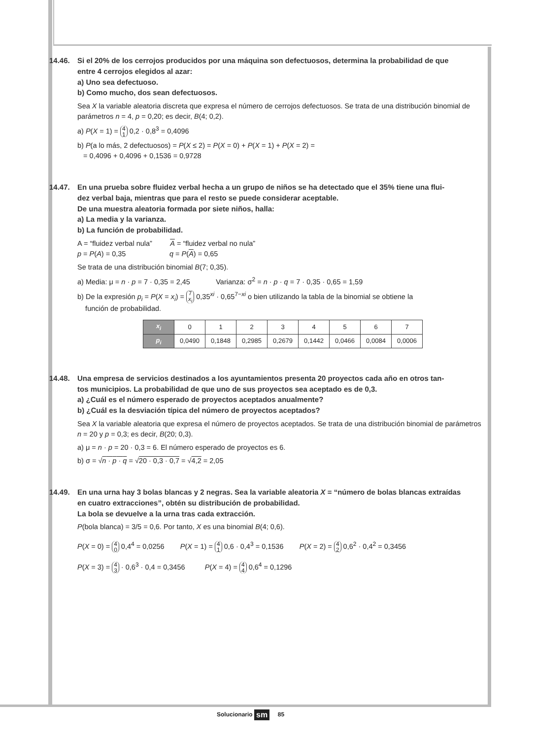14.46. Si el 20% de los cerrojos producidos por una máquina son defectuosos, determina la probabilidad de que
entre 4 cerrojos elegidos al azar:
a) Uno sea defectuoso.
b) Como mucho, dos sean defectuosos.
Sea X la variable aleatoria discreta que expresa el número de cerrojos defectuosos. Se trata de una distribución binomial de parámetros n = 4, p = 0,20; es decir, B(4; 0,2).
a) P(X = 1) = 4
1 0,2 · 0,8<sup>3</sup> = 0,4096
b) P(a lo más, 2 defectuosos) = P(X ≤ 2) = P(X = 0) + P(X = 1) + P(X = 2) =
= 0,4096 + 0,4096 + 0,1536 = 0,9728
14.47. En una prueba sobre fluidez verbal hecha a un grupo de niños se ha detectado que el 35% tiene una flui-
dez verbal baja, mientras que para el resto se puede considerar aceptable.
De una muestra aleatoria formada por siete niños, halla:
a) La media y la varianza.
b) La función de probabilidad.
A = “fluidez verbal nula” A = “fluidez verbal no nula”
p = P(A) = 0,35 q = P(A) = 0,65
Se trata de una distribución binomial B(7; 0,35).
a) Media: μ = n · p = 7 · 0,35 = 2,45 Varianza: σ<sup>2</sup> = n · p · q = 7 · 0,35 · 0,65 = 1,59
b) De la expresión p<sub>i</sub> = P(X = x<sub>i</sub>) = 7
x<sub>i</sub> 0,35<sup>xi</sup> · 0,65<sup>7−xi</sup> o bien utilizando la tabla de la binomial se obtiene la
función de probabilidad.
| x<sub>i</sub> | 0 | 1 | 2 | 3 | 4 | 5 | 6 | 7 |
| p<sub>i</sub> | 0,0490 | 0,1848 | 0,2985 | 0,2679 | 0,1442 | 0,0466 | 0,0084 | 0,0006 |
14.48. Una empresa de servicios destinados a los ayuntamientos presenta 20 proyectos cada año en otros tan-
tos municipios. La probabilidad de que uno de sus proyectos sea aceptado es de 0,3.
a) ¿Cuál es el número esperado de proyectos aceptados anualmente?
b) ¿Cuál es la desviación típica del número de proyectos aceptados?
Sea X la variable aleatoria que expresa el número de proyectos aceptados. Se trata de una distribución binomial de parámetros n = 20 y p = 0,3; es decir, B(20; 0,3).
a) μ = n · p = 20 · 0,3 = 6. El número esperado de proyectos es 6.
b) σ = √n · p · q = √20 · 0,3 · 0,7 = √4,2 = 2,05
14.49. En una urna hay 3 bolas blancas y 2 negras. Sea la variable aleatoria X = “número de bolas blancas extraídas
en cuatro extracciones”, obtén su distribución de probabilidad.
La bola se devuelve a la urna tras cada extracción.
P(bola blanca) = 3/5 = 0,6. Por tanto, X es una binomial B(4; 0,6).
P(X = 0) = 4
0 0,4<sup>4</sup> = 0,0256 P(X = 1) = 4
1 0,6 · 0,4<sup>3</sup> = 0,1536 P(X = 2) = 4
2 0,6<sup>2</sup> · 0,4<sup>2</sup> = 0,3456
P(X = 3) = 4
3 · 0,6<sup>3</sup> · 0,4 = 0,3456 P(X = 4) = 4
4 0,6<sup>4</sup> = 0,1296
Solucionario sm 85